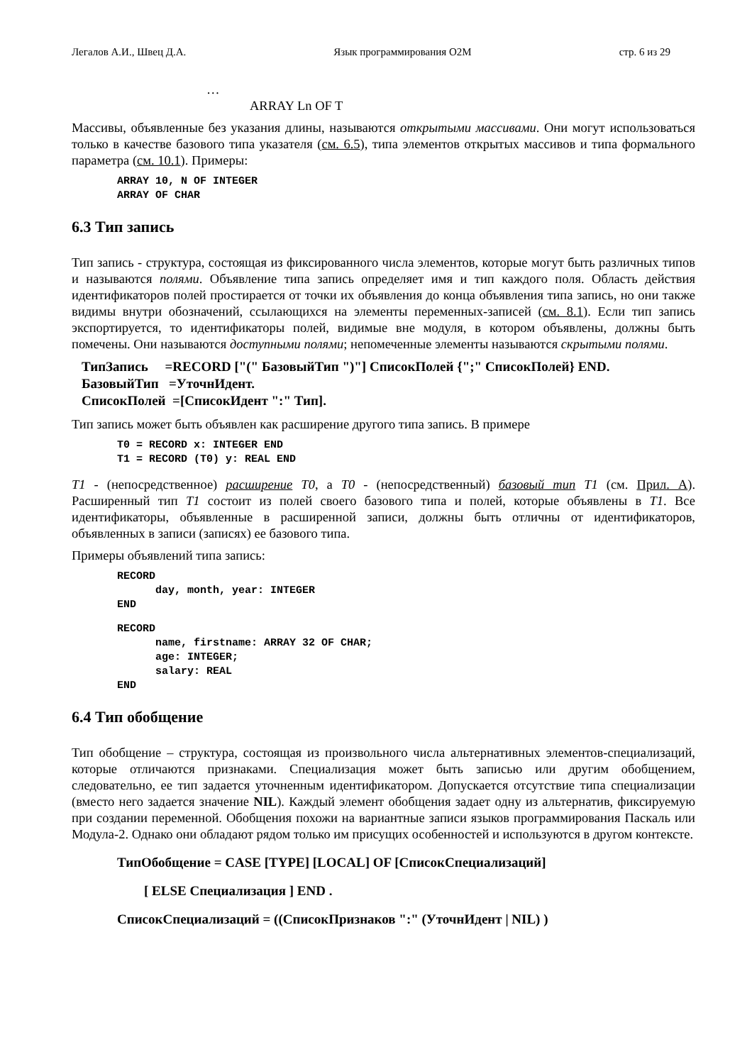Легалов А.И., Швец Д.А. Язык программирования O2M стр. 6 из 29
…
ARRAY Ln OF T
Массивы, объявленные без указания длины, называются открытыми массивами. Они могут использоваться только в качестве базового типа указателя (см. 6.5), типа элементов открытых массивов и типа формального параметра (см. 10.1). Примеры:
ARRAY 10, N OF INTEGER ARRAY OF CHAR
6.3 Тип запись
Тип запись - структура, состоящая из фиксированного числа элементов, которые могут быть различных типов и называются полями. Объявление типа запись определяет имя и тип каждого поля. Область действия идентификаторов полей простирается от точки их объявления до конца объявления типа запись, но они также видимы внутри обозначений, ссылающихся на элементы переменных-записей (см. 8.1). Если тип запись экспортируется, то идентификаторы полей, видимые вне модуля, в котором объявлены, должны быть помечены. Они называются доступными полями; непомеченные элементы называются скрытыми полями.
ТипЗапись =RECORD ["(" БазовыйТип ")"] СписокПолей {";" СписокПолей} END. БазовыйТип =УточнИдент. СписокПолей =[СписокИдент ":" Тип].
Тип запись может быть объявлен как расширение другого типа запись. В примере
T0 = RECORD x: INTEGER END T1 = RECORD (T0) y: REAL END
T1 - (непосредственное) расширение T0, а T0 - (непосредственный) базовый тип T1 (см. Прил. A). Расширенный тип T1 состоит из полей своего базового типа и полей, которые объявлены в T1. Все идентификаторы, объявленные в расширенной записи, должны быть отличны от идентификаторов, объявленных в записи (записях) ее базового типа.
Примеры объявлений типа запись:
RECORD day, month, year: INTEGER END
RECORD name, firstname: ARRAY 32 OF CHAR; age: INTEGER; salary: REAL END
6.4 Тип обобщение
Тип обобщение – структура, состоящая из произвольного числа альтернативных элементов-специализаций, которые отличаются признаками. Специализация может быть записью или другим обобщением, следовательно, ее тип задается уточненным идентификатором. Допускается отсутствие типа специализации (вместо него задается значение NIL). Каждый элемент обобщения задает одну из альтернатив, фиксируемую при создании переменной. Обобщения похожи на вариантные записи языков программирования Паскаль или Модула-2. Однако они обладают рядом только им присущих особенностей и используются в другом контексте.
ТипОбобщение = CASE [TYPE] [LOCAL] OF [СписокСпециализаций] [ ELSE Специализация ] END . СписокСпециализаций = ((СписокПризнаков ":" (УточнИдент | NIL) )